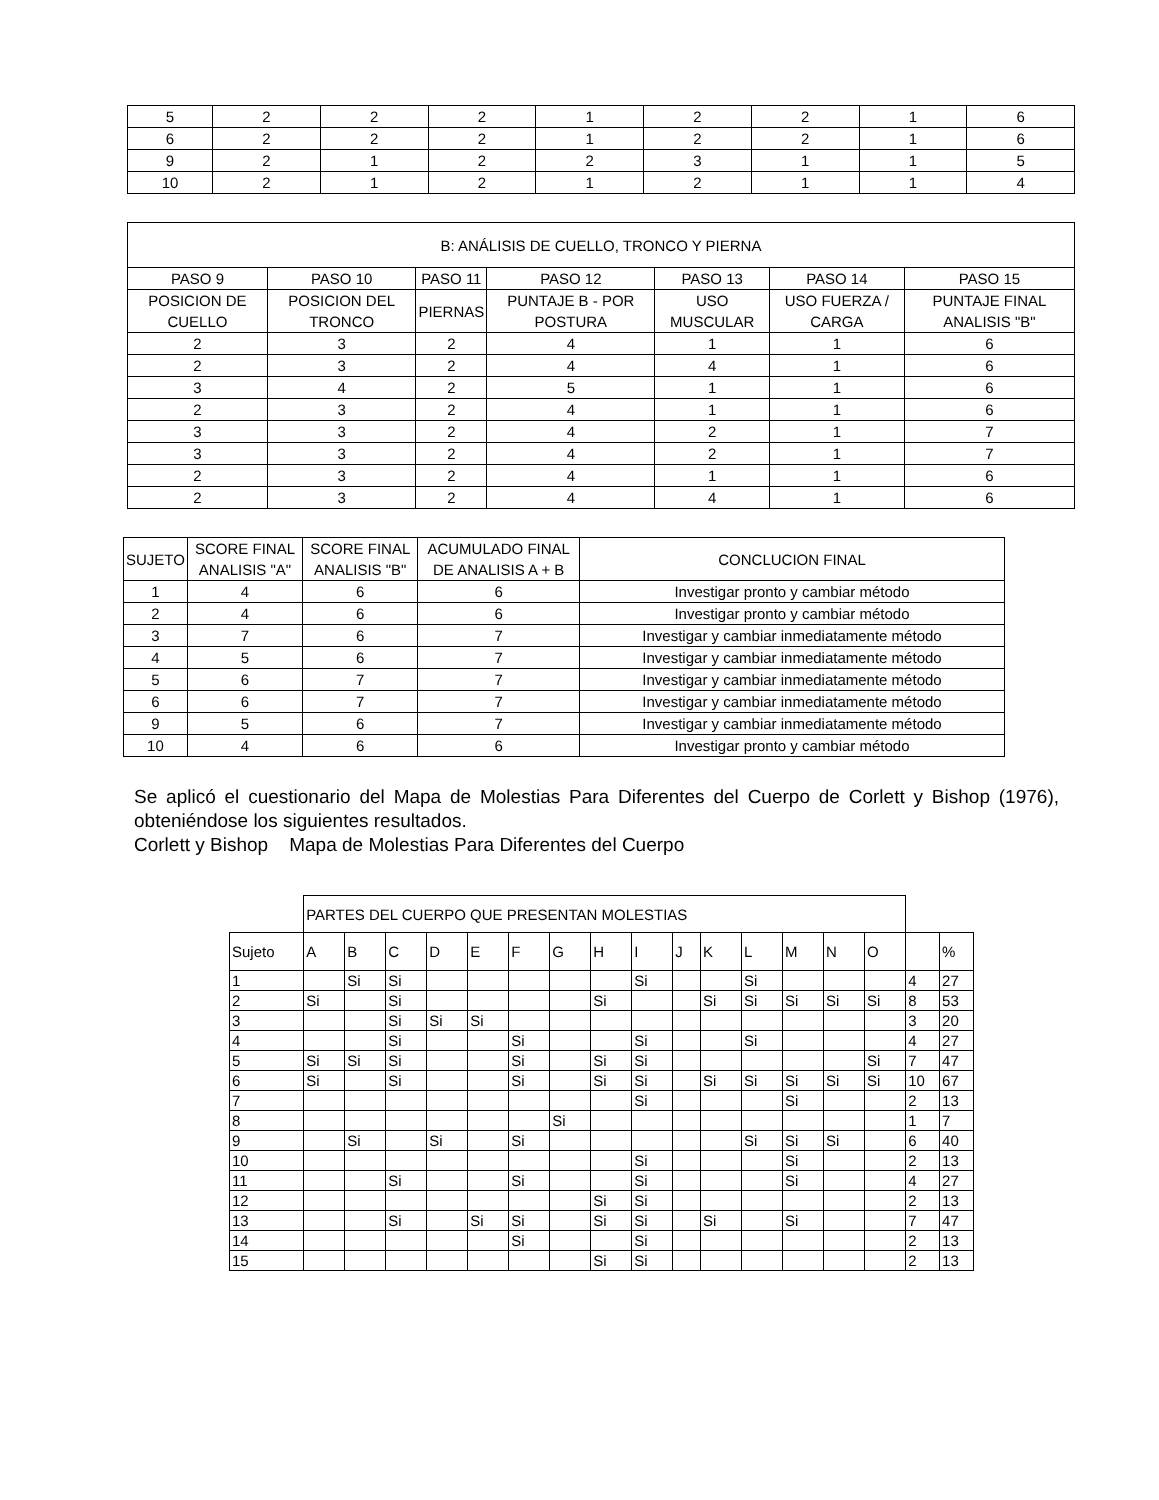| 5 | 2 | 2 | 2 | 1 | 2 | 2 | 1 | 6 |
| 6 | 2 | 2 | 2 | 1 | 2 | 2 | 1 | 6 |
| 9 | 2 | 1 | 2 | 2 | 3 | 1 | 1 | 5 |
| 10 | 2 | 1 | 2 | 1 | 2 | 1 | 1 | 4 |
| B: ANÁLISIS DE CUELLO, TRONCO Y PIERNA | | | | | | |
| PASO 9 | PASO 10 | PASO 11 | PASO 12 | PASO 13 | PASO 14 | PASO 15 |
| POSICION DE CUELLO | POSICION DEL TRONCO | PIERNAS | PUNTAJE B - POR POSTURA | USO MUSCULAR | USO FUERZA / CARGA | PUNTAJE FINAL ANALISIS "B" |
| 2 | 3 | 2 | 4 | 1 | 1 | 6 |
| 2 | 3 | 2 | 4 | 4 | 1 | 6 |
| 3 | 4 | 2 | 5 | 1 | 1 | 6 |
| 2 | 3 | 2 | 4 | 1 | 1 | 6 |
| 3 | 3 | 2 | 4 | 2 | 1 | 7 |
| 3 | 3 | 2 | 4 | 2 | 1 | 7 |
| 2 | 3 | 2 | 4 | 1 | 1 | 6 |
| 2 | 3 | 2 | 4 | 4 | 1 | 6 |
| SUJETO | SCORE FINAL ANALISIS "A" | SCORE FINAL ANALISIS "B" | ACUMULADO FINAL DE ANALISIS A + B | CONCLUCION FINAL |
| --- | --- | --- | --- | --- |
| 1 | 4 | 6 | 6 | Investigar pronto y cambiar método |
| 2 | 4 | 6 | 6 | Investigar pronto y cambiar método |
| 3 | 7 | 6 | 7 | Investigar y cambiar inmediatamente método |
| 4 | 5 | 6 | 7 | Investigar y cambiar inmediatamente método |
| 5 | 6 | 7 | 7 | Investigar y cambiar inmediatamente método |
| 6 | 6 | 7 | 7 | Investigar y cambiar inmediatamente método |
| 9 | 5 | 6 | 7 | Investigar y cambiar inmediatamente método |
| 10 | 4 | 6 | 6 | Investigar pronto y cambiar método |
Se aplicó el cuestionario del Mapa de Molestias Para Diferentes del Cuerpo de Corlett y Bishop (1976), obteniéndose los siguientes resultados.
Corlett y Bishop Mapa de Molestias Para Diferentes del Cuerpo
| | PARTES DEL CUERPO QUE PRESENTAN MOLESTIAS | | | | | | | | | | | | | | | | |
| Sujeto | A | B | C | D | E | F | G | H | I | J | K | L | M | N | O | | % |
| 1 | | Si | Si | | | | | | Si | | | Si | | | | 4 | 27 |
| 2 | Si | | Si | | | | | Si | | | Si | Si | Si | Si | Si | 8 | 53 |
| 3 | | | Si | Si | Si | | | | | | | | | | | 3 | 20 |
| 4 | | | Si | | | Si | | | Si | | | Si | | | | 4 | 27 |
| 5 | Si | Si | Si | | | Si | | Si | Si | | | | | | Si | 7 | 47 |
| 6 | Si | | Si | | | Si | | Si | Si | | Si | Si | Si | Si | Si | 10 | 67 |
| 7 | | | | | | | | | Si | | | | Si | | | 2 | 13 |
| 8 | | | | | | | Si | | | | | | | | | 1 | 7 |
| 9 | | Si | | Si | | Si | | | | | | Si | Si | Si | | 6 | 40 |
| 10 | | | | | | | | | Si | | | | Si | | | 2 | 13 |
| 11 | | | Si | | | Si | | | Si | | | | Si | | | 4 | 27 |
| 12 | | | | | | | | Si | Si | | | | | | | 2 | 13 |
| 13 | | | Si | | Si | Si | | Si | Si | | Si | | Si | | | 7 | 47 |
| 14 | | | | | | Si | | | Si | | | | | | | 2 | 13 |
| 15 | | | | | | | | Si | Si | | | | | | | 2 | 13 |